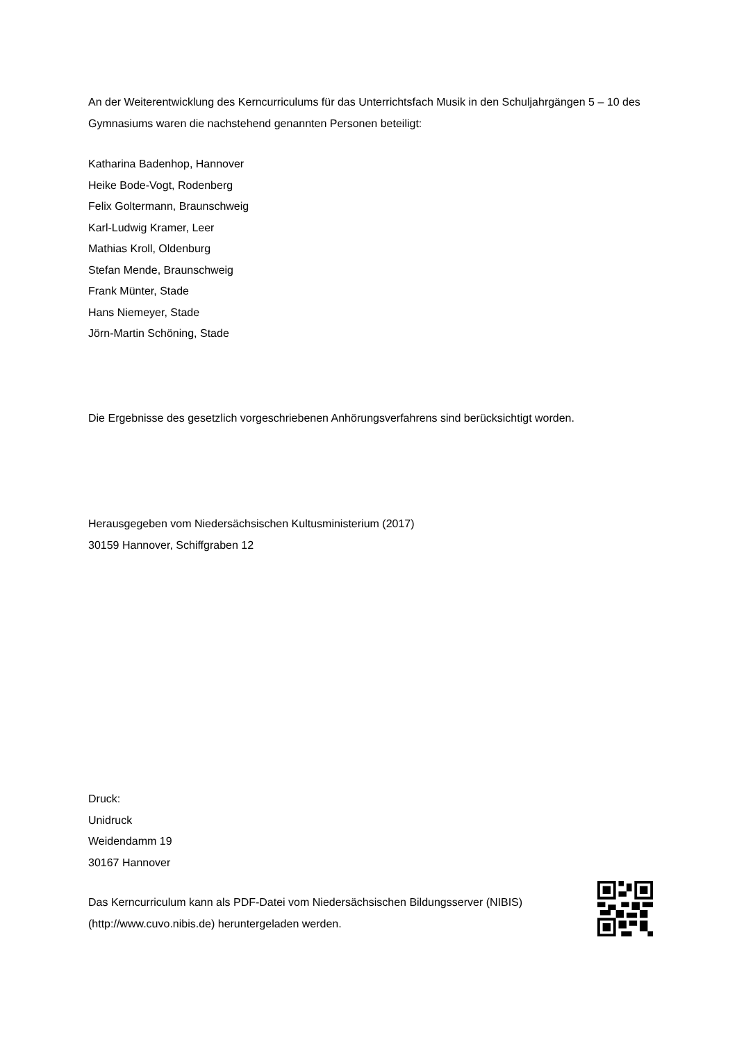An der Weiterentwicklung des Kerncurriculums für das Unterrichtsfach Musik in den Schuljahrgängen 5 – 10 des Gymnasiums waren die nachstehend genannten Personen beteiligt:
Katharina Badenhop, Hannover
Heike Bode-Vogt, Rodenberg
Felix Goltermann, Braunschweig
Karl-Ludwig Kramer, Leer
Mathias Kroll, Oldenburg
Stefan Mende, Braunschweig
Frank Münter, Stade
Hans Niemeyer, Stade
Jörn-Martin Schöning, Stade
Die Ergebnisse des gesetzlich vorgeschriebenen Anhörungsverfahrens sind berücksichtigt worden.
Herausgegeben vom Niedersächsischen Kultusministerium (2017)
30159 Hannover, Schiffgraben 12
Druck:
Unidruck
Weidendamm 19
30167 Hannover
Das Kerncurriculum kann als PDF-Datei vom Niedersächsischen Bildungsserver (NIBIS) (http://www.cuvo.nibis.de) heruntergeladen werden.